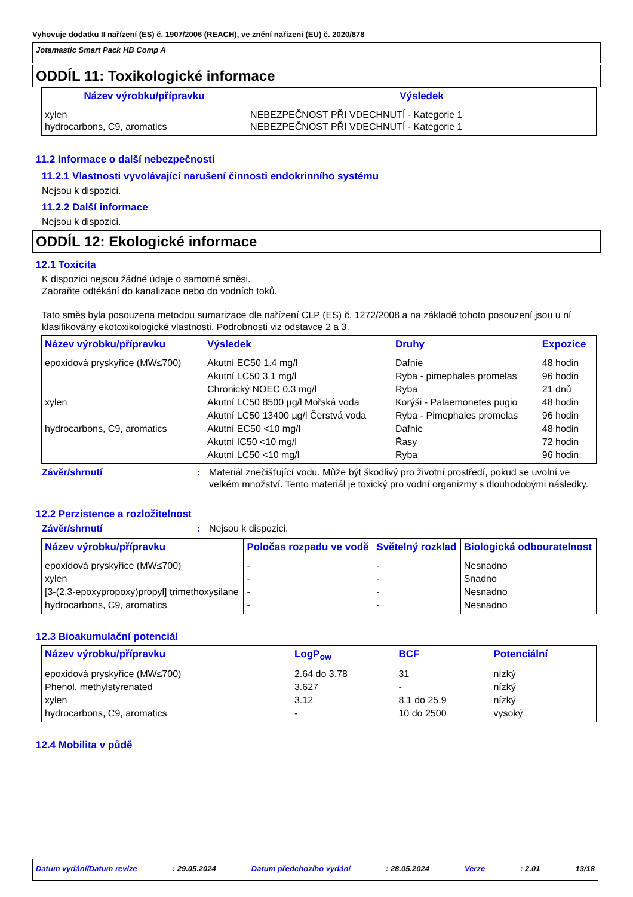Vyhovuje dodatku II nařízení (ES) č. 1907/2006 (REACH), ve znění nařízení (EU) č. 2020/878
Jotamastic Smart Pack HB Comp A
ODDÍL 11: Toxikologické informace
| Název výrobku/přípravku | Výsledek |
| --- | --- |
| xylen hydrocarbons, C9, aromatics | NEBEZPEČNOST PŘI VDECHNUTÍ - Kategorie 1 NEBEZPEČNOST PŘI VDECHNUTÍ - Kategorie 1 |
11.2 Informace o další nebezpečnosti
11.2.1 Vlastnosti vyvolávající narušení činnosti endokrinního systému
Nejsou k dispozici.
11.2.2 Další informace
Nejsou k dispozici.
ODDÍL 12: Ekologické informace
12.1 Toxicita
K dispozici nejsou žádné údaje o samotné směsi.
Zabraňte odtékání do kanalizace nebo do vodních toků.
Tato směs byla posouzena metodou sumarizace dle nařízení CLP (ES) č. 1272/2008 a na základě tohoto posouzení jsou u ní klasifikovány ekotoxikologické vlastnosti. Podrobnosti viz odstavce 2 a 3.
| Název výrobku/přípravku | Výsledek | Druhy | Expozice |
| --- | --- | --- | --- |
| epoxidová pryskyřice (MW≤700) | Akutní EC50 1.4 mg/l | Dafnie | 48 hodin |
| | Akutní LC50 3.1 mg/l | Ryba - pimephales promelas | 96 hodin |
| | Chronický NOEC 0.3 mg/l | Ryba | 21 dnů |
| xylen | Akutní LC50 8500 µg/l Mořská voda | Korýši - Palaemonetes pugio | 48 hodin |
| | Akutní LC50 13400 µg/l Čerstvá voda | Ryba - Pimephales promelas | 96 hodin |
| hydrocarbons, C9, aromatics | Akutní EC50 <10 mg/l | Dafnie | 48 hodin |
| | Akutní IC50 <10 mg/l | Řasy | 72 hodin |
| | Akutní LC50 <10 mg/l | Ryba | 96 hodin |
Závěr/shrnutí: Materiál znečišťující vodu. Může být škodlivý pro životní prostředí, pokud se uvolní ve velkém množství. Tento materiál je toxický pro vodní organizmy s dlouhodobými následky.
12.2 Perzistence a rozložitelnost
Závěr/shrnutí: Nejsou k dispozici.
| Název výrobku/přípravku | Poločas rozpadu ve vodě | Světelný rozklad | Biologická odbouratelnost |
| --- | --- | --- | --- |
| epoxidová pryskyřice (MW≤700) | - | - | Nesnadno |
| xylen | - | - | Snadno |
| [3-(2,3-epoxypropoxy)propyl] trimethoxysilane | - | - | Nesnadno |
| hydrocarbons, C9, aromatics | - | - | Nesnadno |
12.3 Bioakumulační potenciál
| Název výrobku/přípravku | LogP<sub>ow</sub> | BCF | Potenciální |
| --- | --- | --- | --- |
| epoxidová pryskyřice (MW≤700) | 2.64 do 3.78 | 31 | nízký |
| Phenol, methylstyrenated | 3.627 | - | nízký |
| xylen | 3.12 | 8.1 do 25.9 | nízký |
| hydrocarbons, C9, aromatics | - | 10 do 2500 | vysoký |
12.4 Mobilita v půdě
Datum vydání/Datum revize: 29.05.2024 Datum předchozího vydání: 28.05.2024 Verze: 2.01 13/18